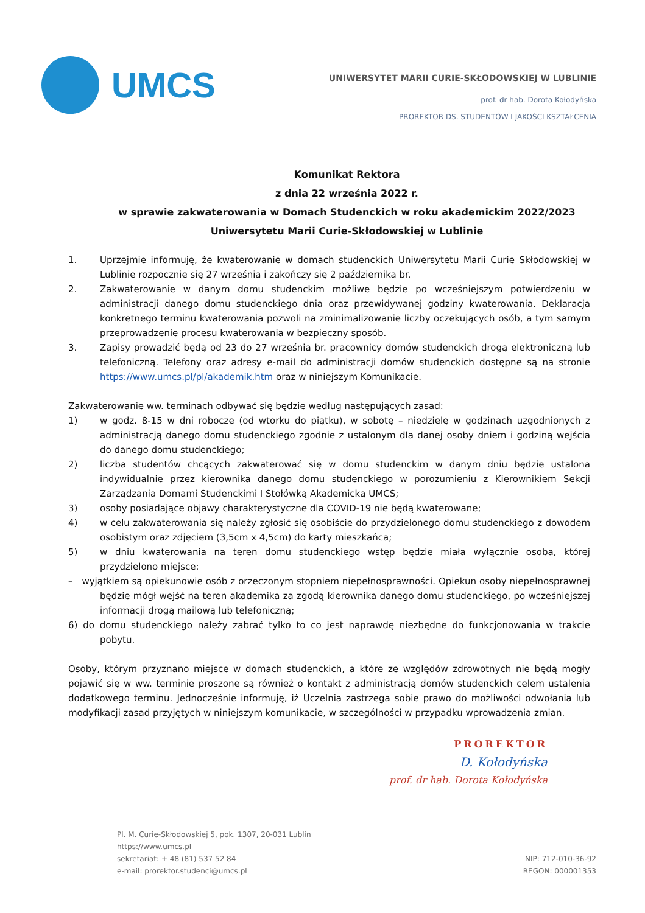UMCS
UNIWERSYTET MARII CURIE-SKŁODOWSKIEJ W LUBLINIE
prof. dr hab. Dorota Kołodyńska
PROREKTOR DS. STUDENTÓW I JAKOŚCI KSZTAŁCENIA
Komunikat Rektora
z dnia 22 września 2022 r.
w sprawie zakwaterowania w Domach Studenckich w roku akademickim 2022/2023
Uniwersytetu Marii Curie-Skłodowskiej w Lublinie
1. Uprzejmie informuję, że kwaterowanie w domach studenckich Uniwersytetu Marii Curie Skłodowskiej w Lublinie rozpocznie się 27 września i zakończy się 2 października br.
2. Zakwaterowanie w danym domu studenckim możliwe będzie po wcześniejszym potwierdzeniu w administracji danego domu studenckiego dnia oraz przewidywanej godziny kwaterowania. Deklaracja konkretnego terminu kwaterowania pozwoli na zminimalizowanie liczby oczekujących osób, a tym samym przeprowadzenie procesu kwaterowania w bezpieczny sposób.
3. Zapisy prowadzić będą od 23 do 27 września br. pracownicy domów studenckich drogą elektroniczną lub telefoniczną. Telefony oraz adresy e-mail do administracji domów studenckich dostępne są na stronie https://www.umcs.pl/pl/akademik.htm oraz w niniejszym Komunikacie.
Zakwaterowanie ww. terminach odbywać się będzie według następujących zasad:
1) w godz. 8-15 w dni robocze (od wtorku do piątku), w sobotę – niedzielę w godzinach uzgodnionych z administracją danego domu studenckiego zgodnie z ustalonym dla danej osoby dniem i godziną wejścia do danego domu studenckiego;
2) liczba studentów chcących zakwaterować się w domu studenckim w danym dniu będzie ustalona indywidualnie przez kierownika danego domu studenckiego w porozumieniu z Kierownikiem Sekcji Zarządzania Domami Studenckimi I Stołówką Akademicką UMCS;
3) osoby posiadające objawy charakterystyczne dla COVID-19 nie będą kwaterowane;
4) w celu zakwaterowania się należy zgłosić się osobiście do przydzielonego domu studenckiego z dowodem osobistym oraz zdjęciem (3,5cm x 4,5cm) do karty mieszkańca;
5) w dniu kwaterowania na teren domu studenckiego wstęp będzie miała wyłącznie osoba, której przydzielono miejsce:
– wyjątkiem są opiekunowie osób z orzeczonym stopniem niepełnosprawności. Opiekun osoby niepełnosprawnej będzie mógł wejść na teren akademika za zgodą kierownika danego domu studenckiego, po wcześniejszej informacji drogą mailową lub telefoniczną;
6) do domu studenckiego należy zabrać tylko to co jest naprawdę niezbędne do funkcjonowania w trakcie pobytu.
Osoby, którym przyznano miejsce w domach studenckich, a które ze względów zdrowotnych nie będą mogły pojawić się w ww. terminie proszone są również o kontakt z administracją domów studenckich celem ustalenia dodatkowego terminu. Jednocześnie informuję, iż Uczelnia zastrzega sobie prawo do możliwości odwołania lub modyfikacji zasad przyjętych w niniejszym komunikacie, w szczególności w przypadku wprowadzenia zmian.
PROREKTOR
D. Kołodyńska
prof. dr hab. Dorota Kołodyńska
Pl. M. Curie-Skłodowskiej 5, pok. 1307, 20-031 Lublin
https://www.umcs.pl
sekretariat: + 48 (81) 537 52 84
e-mail: prorektor.studenci@umcs.pl
NIP: 712-010-36-92
REGON: 000001353